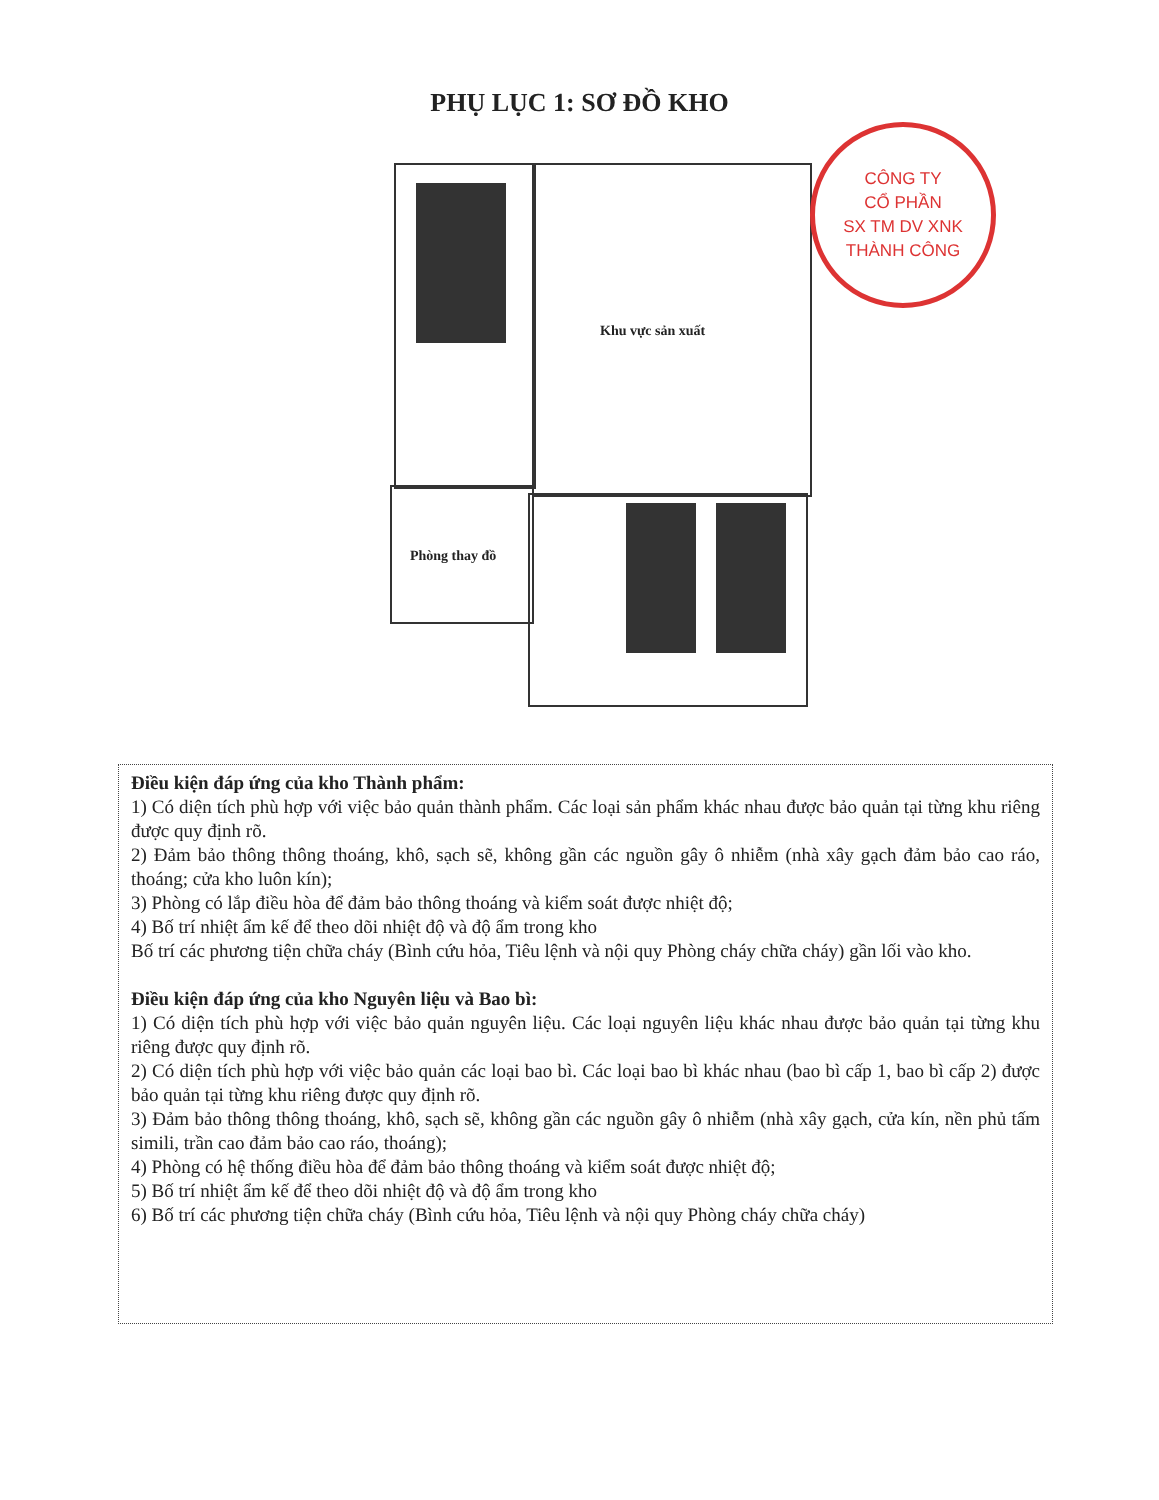PHỤ LỤC 1: SƠ ĐỒ KHO
Khu vực sản xuất
Phòng thay đồ
CÔNG TY
CỔ PHẦN
SX TM DV XNK
THÀNH CÔNG
Điều kiện đáp ứng của kho Thành phẩm:
1) Có diện tích phù hợp với việc bảo quản thành phẩm. Các loại sản phẩm khác nhau được bảo quản tại từng khu riêng được quy định rõ.
2) Đảm bảo thông thông thoáng, khô, sạch sẽ, không gần các nguồn gây ô nhiễm (nhà xây gạch đảm bảo cao ráo, thoáng; cửa kho luôn kín);
3) Phòng có lắp điều hòa để đảm bảo thông thoáng và kiểm soát được nhiệt độ;
4) Bố trí nhiệt ẩm kế để theo dõi nhiệt độ và độ ẩm trong kho
Bố trí các phương tiện chữa cháy (Bình cứu hỏa, Tiêu lệnh và nội quy Phòng cháy chữa cháy) gần lối vào kho.
Điều kiện đáp ứng của kho Nguyên liệu và Bao bì:
1) Có diện tích phù hợp với việc bảo quản nguyên liệu. Các loại nguyên liệu khác nhau được bảo quản tại từng khu riêng được quy định rõ.
2) Có diện tích phù hợp với việc bảo quản các loại bao bì. Các loại bao bì khác nhau (bao bì cấp 1, bao bì cấp 2) được bảo quản tại từng khu riêng được quy định rõ.
3) Đảm bảo thông thông thoáng, khô, sạch sẽ, không gần các nguồn gây ô nhiễm (nhà xây gạch, cửa kín, nền phủ tấm simili, trần cao đảm bảo cao ráo, thoáng);
4) Phòng có hệ thống điều hòa để đảm bảo thông thoáng và kiểm soát được nhiệt độ;
5) Bố trí nhiệt ẩm kế để theo dõi nhiệt độ và độ ẩm trong kho
6) Bố trí các phương tiện chữa cháy (Bình cứu hỏa, Tiêu lệnh và nội quy Phòng cháy chữa cháy)